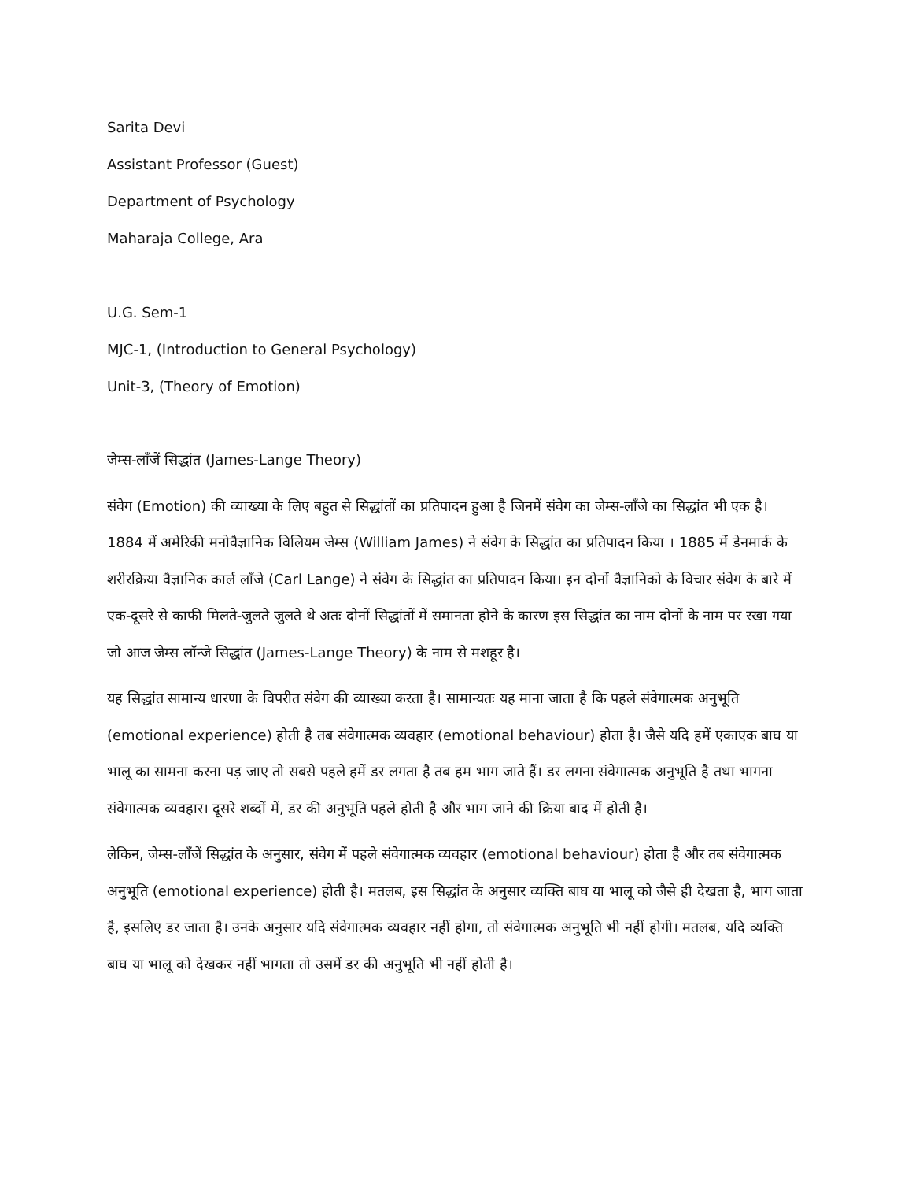Sarita Devi
Assistant Professor (Guest)
Department of Psychology
Maharaja College, Ara
U.G. Sem-1
MJC-1, (Introduction to General Psychology)
Unit-3, (Theory of Emotion)
जेम्स-लाँजें सिद्धांत (James-Lange Theory)
संवेग (Emotion) की व्याख्या के लिए बहुत से सिद्धांतों का प्रतिपादन हुआ है जिनमें संवेग का जेम्स-लाँजे का सिद्धांत भी एक है। 1884 में अमेरिकी मनोवैज्ञानिक विलियम जेम्स (William James) ने संवेग के सिद्धांत का प्रतिपादन किया । 1885 में डेनमार्क के शरीरक्रिया वैज्ञानिक कार्ल लाँजे (Carl Lange) ने संवेग के सिद्धांत का प्रतिपादन किया। इन दोनों वैज्ञानिको के विचार संवेग के बारे में एक-दूसरे से काफी मिलते-जुलते जुलते थे अतः दोनों सिद्धांतों में समानता होने के कारण इस सिद्धांत का नाम दोनों के नाम पर रखा गया जो आज जेम्स लॉन्जे सिद्धांत (James-Lange Theory) के नाम से मशहूर है।
यह सिद्धांत सामान्य धारणा के विपरीत संवेग की व्याख्या करता है। सामान्यतः यह माना जाता है कि पहले संवेगात्मक अनुभूति (emotional experience) होती है तब संवेगात्मक व्यवहार (emotional behaviour) होता है। जैसे यदि हमें एकाएक बाघ या भालू का सामना करना पड़ जाए तो सबसे पहले हमें डर लगता है तब हम भाग जाते हैं। डर लगना संवेगात्मक अनुभूति है तथा भागना संवेगात्मक व्यवहार। दूसरे शब्दों में, डर की अनुभूति पहले होती है और भाग जाने की क्रिया बाद में होती है।
लेकिन, जेम्स-लाँजें सिद्धांत के अनुसार, संवेग में पहले संवेगात्मक व्यवहार (emotional behaviour) होता है और तब संवेगात्मक अनुभूति (emotional experience) होती है। मतलब, इस सिद्धांत के अनुसार व्यक्ति बाघ या भालू को जैसे ही देखता है, भाग जाता है, इसलिए डर जाता है। उनके अनुसार यदि संवेगात्मक व्यवहार नहीं होगा, तो संवेगात्मक अनुभूति भी नहीं होगी। मतलब, यदि व्यक्ति बाघ या भालू को देखकर नहीं भागता तो उसमें डर की अनुभूति भी नहीं होती है।